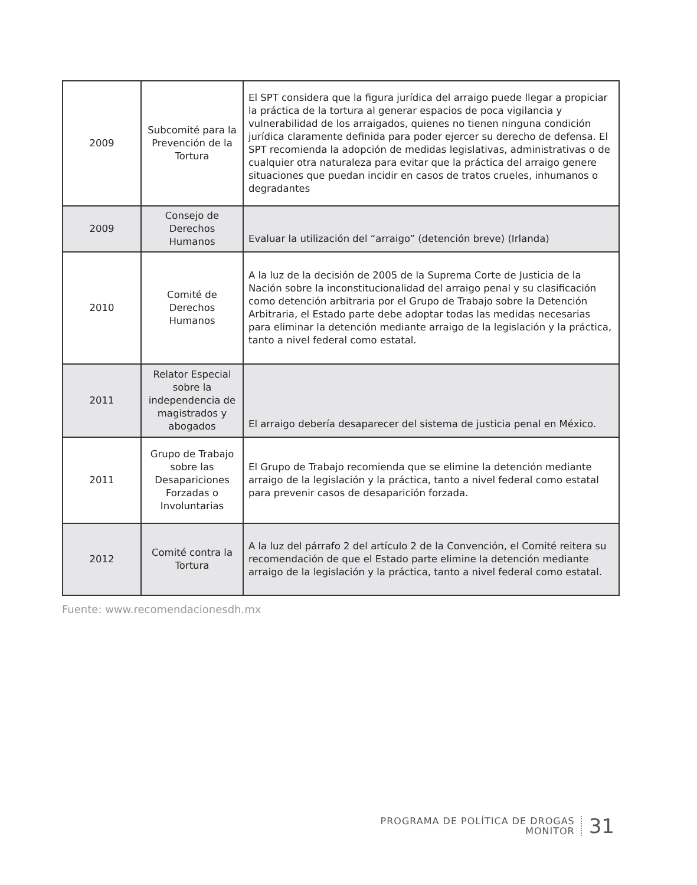| 2009 | Subcomité para la Prevención de la Tortura | El SPT considera que la figura jurídica del arraigo puede llegar a propiciar la práctica de la tortura al generar espacios de poca vigilancia y vulnerabilidad de los arraigados, quienes no tienen ninguna condición jurídica claramente definida para poder ejercer su derecho de defensa. El SPT recomienda la adopción de medidas legislativas, administrativas o de cualquier otra naturaleza para evitar que la práctica del arraigo genere situaciones que puedan incidir en casos de tratos crueles, inhumanos o degradantes |
| 2009 | Consejo de Derechos Humanos | Evaluar la utilización del “arraigo” (detención breve) (Irlanda) |
| 2010 | Comité de Derechos Humanos | A la luz de la decisión de 2005 de la Suprema Corte de Justicia de la Nación sobre la inconstitucionalidad del arraigo penal y su clasificación como detención arbitraria por el Grupo de Trabajo sobre la Detención Arbitraria, el Estado parte debe adoptar todas las medidas necesarias para eliminar la detención mediante arraigo de la legislación y la práctica, tanto a nivel federal como estatal. |
| 2011 | Relator Especial sobre la independencia de magistrados y abogados | El arraigo debería desaparecer del sistema de justicia penal en México. |
| 2011 | Grupo de Trabajo sobre las Desapariciones Forzadas o Involuntarias | El Grupo de Trabajo recomienda que se elimine la detención mediante arraigo de la legislación y la práctica, tanto a nivel federal como estatal para prevenir casos de desaparición forzada. |
| 2012 | Comité contra la Tortura | A la luz del párrafo 2 del artículo 2 de la Convención, el Comité reitera su recomendación de que el Estado parte elimine la detención mediante arraigo de la legislación y la práctica, tanto a nivel federal como estatal. |
Fuente: www.recomendacionesdh.mx
PROGRAMA DE POLÍTICA DE DROGAS
MONITOR
31